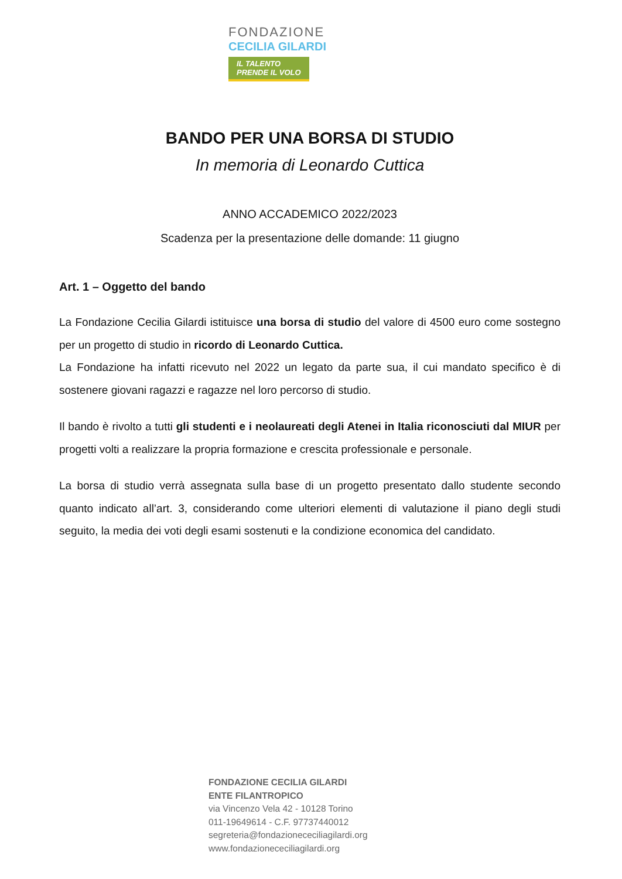FONDAZIONE
CECILIA GILARDI
IL TALENTO
PRENDE IL VOLO
BANDO PER UNA BORSA DI STUDIO
In memoria di Leonardo Cuttica
ANNO ACCADEMICO 2022/2023
Scadenza per la presentazione delle domande: 11 giugno
Art. 1 – Oggetto del bando
La Fondazione Cecilia Gilardi istituisce una borsa di studio del valore di 4500 euro come sostegno per un progetto di studio in ricordo di Leonardo Cuttica.
La Fondazione ha infatti ricevuto nel 2022 un legato da parte sua, il cui mandato specifico è di sostenere giovani ragazzi e ragazze nel loro percorso di studio.
Il bando è rivolto a tutti gli studenti e i neolaureati degli Atenei in Italia riconosciuti dal MIUR per progetti volti a realizzare la propria formazione e crescita professionale e personale.
La borsa di studio verrà assegnata sulla base di un progetto presentato dallo studente secondo quanto indicato all’art. 3, considerando come ulteriori elementi di valutazione il piano degli studi seguito, la media dei voti degli esami sostenuti e la condizione economica del candidato.
FONDAZIONE CECILIA GILARDI
ENTE FILANTROPICO
via Vincenzo Vela 42 - 10128 Torino
011-19649614 - C.F. 97737440012
segreteria@fondazionececiliagilardi.org
www.fondazionececiliagilardi.org